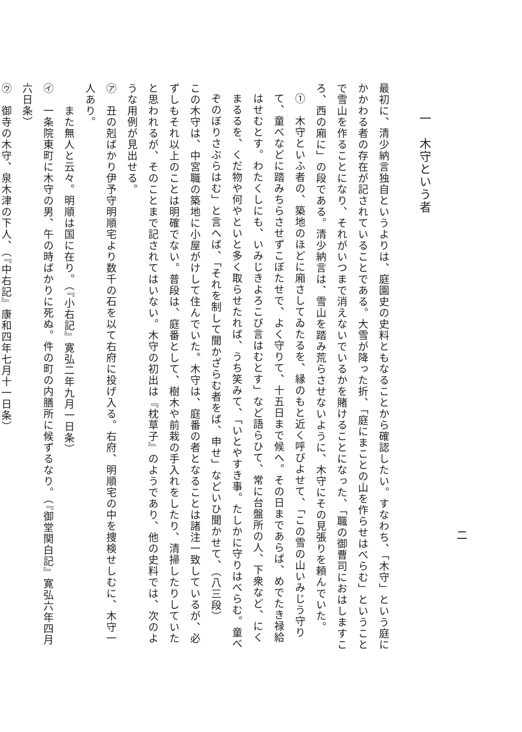二
一　木守という者
最初に、清少納言独自というよりは、庭園史の史料ともなることから確認したい。すなわち、「木守」という庭にかかわる者の存在が記されていることである。大雪が降った折、「庭にまことの山を作らせはべらむ」ということで雪山を作ることになり、それがいつまで消えないでいるかを賭けることになった、「職の御曹司におはしますころ、西の廂に」の段である。清少納言は、雪山を踏み荒らさせないように、木守にその見張りを頼んでいた。
①　木守といふ者の、築地のほどに廂さしてゐたるを、縁のもと近く呼びよせて、「この雪の山いみじう守りて、童べなどに踏みちらさせずこぼたせで、よく守りて、十五日まで候へ。その日まであらば、めでたき禄給はせむとす。わたくしにも、いみじきよろこび言はむとす」など語らひて、常に台盤所の人、下衆など、にくまるるを、くだ物や何やといと多く取らせたれば、うち笑みて、「いとやすき事。たしかに守りはべらむ。童べぞのぼりさぶらはむ」と言へば、「それを制して聞かざらむ者をば、申せ」などいひ聞かせて、（八三段）
この木守は、中宮職の築地に小屋がけして住んでいた。木守は、庭番の者となることは諸注一致しているが、必ずしもそれ以上のことは明確でない。普段は、庭番として、樹木や前栽の手入れをしたり、清掃したりしていたと思われるが、そのことまで記されてはいない。木守の初出は『枕草子』のようであり、他の史料では、次のような用例が見出せる。
㋐　丑の剋ばかり伊予守明順宅より数千の石を以て右府に投げ入る。右府、明順宅の中を捜検せしむに、木守一人あり。
　　また無人と云々。明順は国に在り。（『小右記』寛弘二年九月一日条）
㋑　一条院東町に木守の男、午の時ばかりに死ぬ。件の町の内膳所に候ずるなり。（『御堂関白記』寛弘六年四月六日条）
㋒　御寺の木守、泉木津の下人、（『中右記』康和四年七月十一日条）